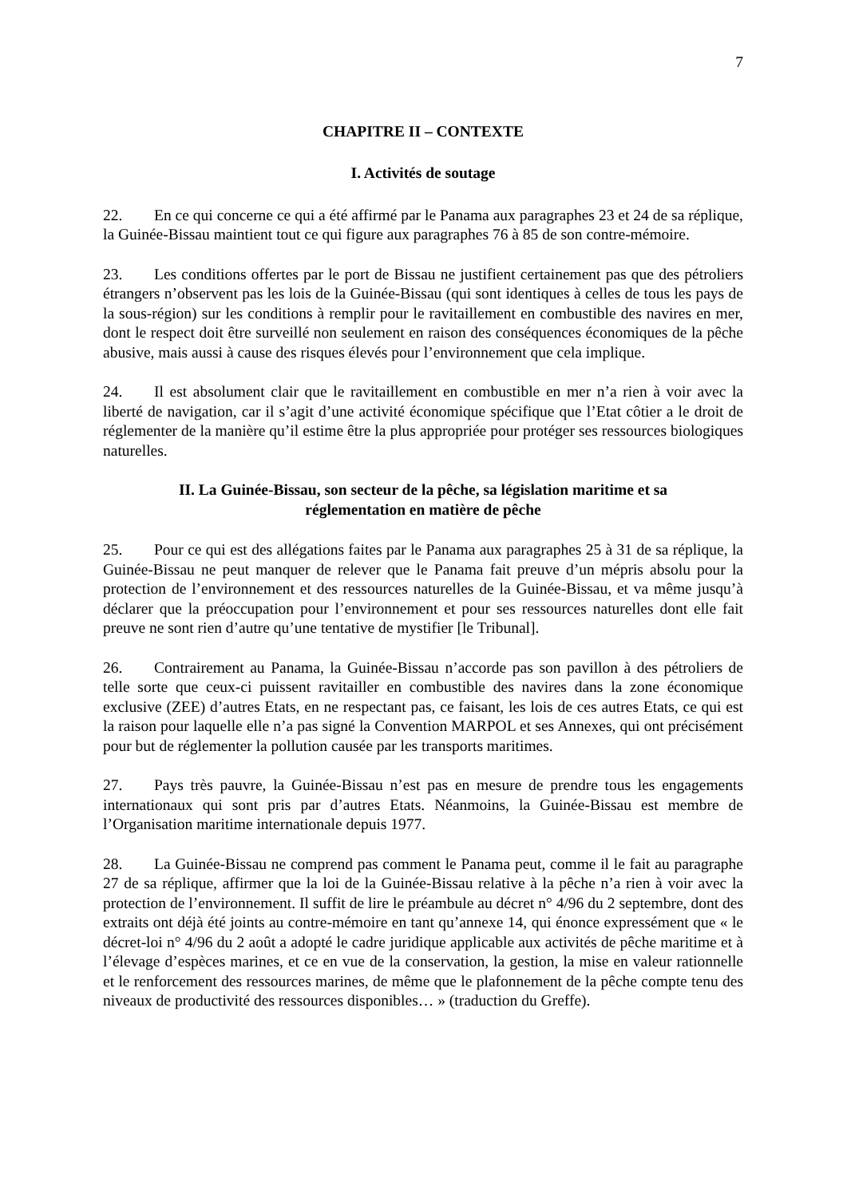7
CHAPITRE II – CONTEXTE
I. Activités de soutage
22. En ce qui concerne ce qui a été affirmé par le Panama aux paragraphes 23 et 24 de sa réplique, la Guinée-Bissau maintient tout ce qui figure aux paragraphes 76 à 85 de son contre-mémoire.
23. Les conditions offertes par le port de Bissau ne justifient certainement pas que des pétroliers étrangers n’observent pas les lois de la Guinée-Bissau (qui sont identiques à celles de tous les pays de la sous-région) sur les conditions à remplir pour le ravitaillement en combustible des navires en mer, dont le respect doit être surveillé non seulement en raison des conséquences économiques de la pêche abusive, mais aussi à cause des risques élevés pour l’environnement que cela implique.
24. Il est absolument clair que le ravitaillement en combustible en mer n’a rien à voir avec la liberté de navigation, car il s’agit d’une activité économique spécifique que l’Etat côtier a le droit de réglementer de la manière qu’il estime être la plus appropriée pour protéger ses ressources biologiques naturelles.
II. La Guinée-Bissau, son secteur de la pêche, sa législation maritime et sa
réglementation en matière de pêche
25. Pour ce qui est des allégations faites par le Panama aux paragraphes 25 à 31 de sa réplique, la Guinée-Bissau ne peut manquer de relever que le Panama fait preuve d’un mépris absolu pour la protection de l’environnement et des ressources naturelles de la Guinée-Bissau, et va même jusqu’à déclarer que la préoccupation pour l’environnement et pour ses ressources naturelles dont elle fait preuve ne sont rien d’autre qu’une tentative de mystifier [le Tribunal].
26. Contrairement au Panama, la Guinée-Bissau n’accorde pas son pavillon à des pétroliers de telle sorte que ceux-ci puissent ravitailler en combustible des navires dans la zone économique exclusive (ZEE) d’autres Etats, en ne respectant pas, ce faisant, les lois de ces autres Etats, ce qui est la raison pour laquelle elle n’a pas signé la Convention MARPOL et ses Annexes, qui ont précisément pour but de réglementer la pollution causée par les transports maritimes.
27. Pays très pauvre, la Guinée-Bissau n’est pas en mesure de prendre tous les engagements internationaux qui sont pris par d’autres Etats. Néanmoins, la Guinée-Bissau est membre de l’Organisation maritime internationale depuis 1977.
28. La Guinée-Bissau ne comprend pas comment le Panama peut, comme il le fait au paragraphe 27 de sa réplique, affirmer que la loi de la Guinée-Bissau relative à la pêche n’a rien à voir avec la protection de l’environnement. Il suffit de lire le préambule au décret n° 4/96 du 2 septembre, dont des extraits ont déjà été joints au contre-mémoire en tant qu’annexe 14, qui énonce expressément que « le décret-loi n° 4/96 du 2 août a adopté le cadre juridique applicable aux activités de pêche maritime et à l’élevage d’espèces marines, et ce en vue de la conservation, la gestion, la mise en valeur rationnelle et le renforcement des ressources marines, de même que le plafonnement de la pêche compte tenu des niveaux de productivité des ressources disponibles… » (traduction du Greffe).